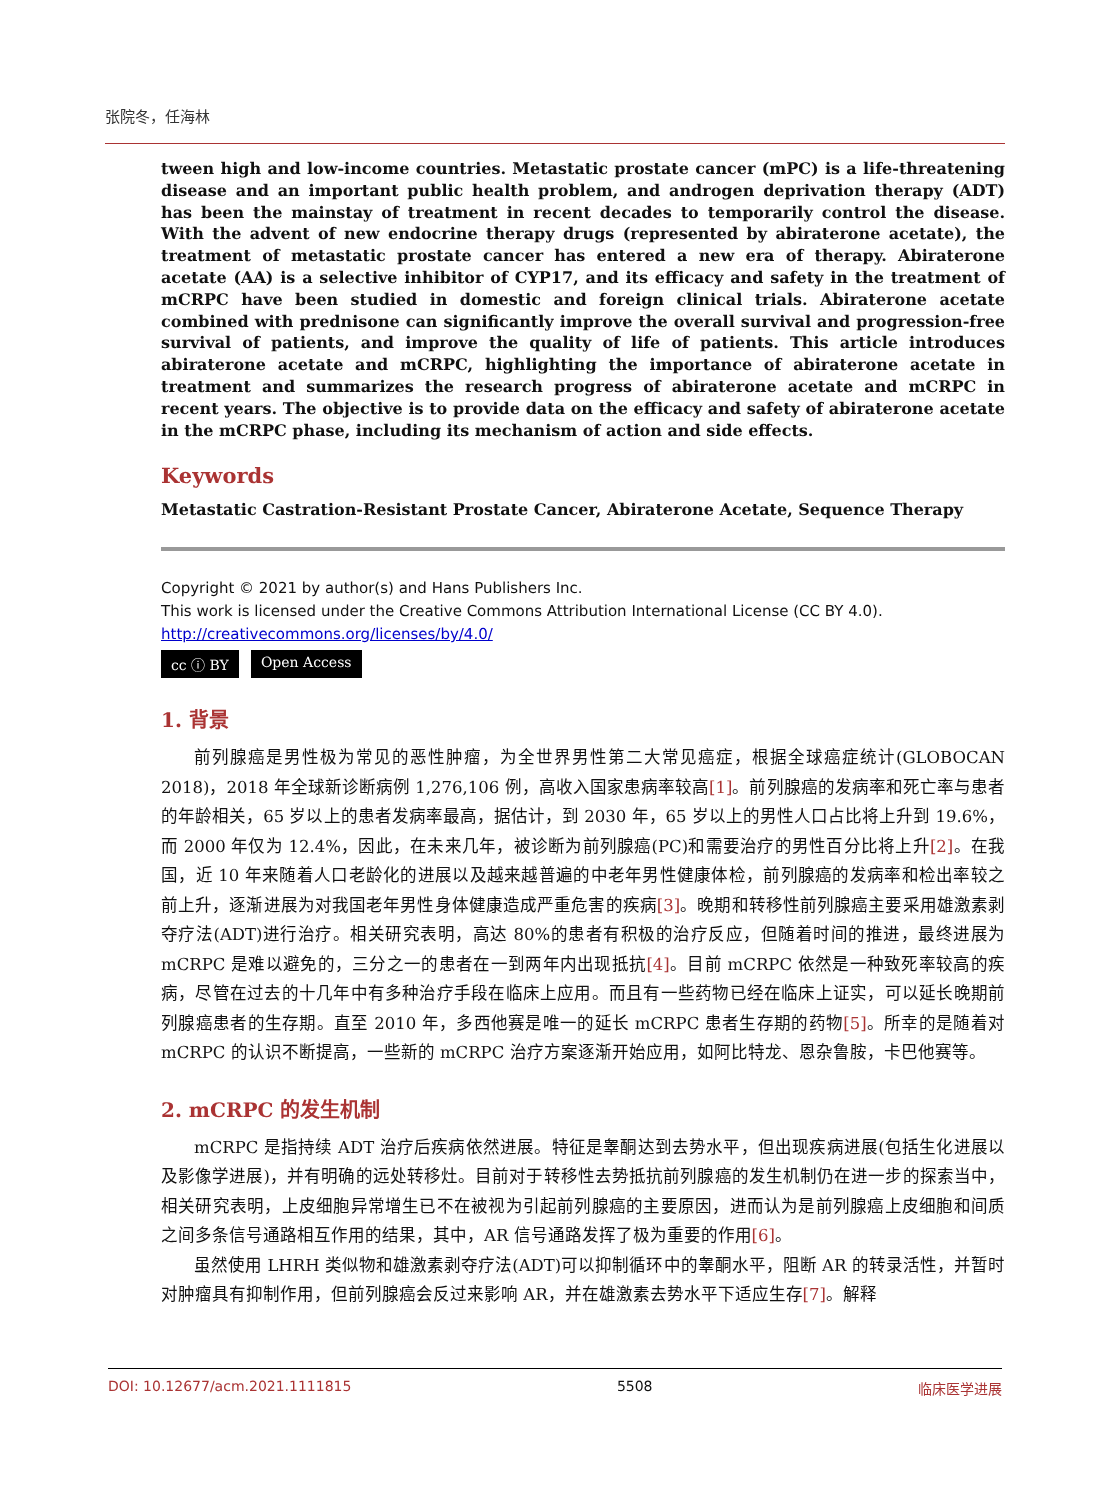张院冬，任海林
tween high and low-income countries. Metastatic prostate cancer (mPC) is a life-threatening disease and an important public health problem, and androgen deprivation therapy (ADT) has been the mainstay of treatment in recent decades to temporarily control the disease. With the advent of new endocrine therapy drugs (represented by abiraterone acetate), the treatment of metastatic prostate cancer has entered a new era of therapy. Abiraterone acetate (AA) is a selective inhibitor of CYP17, and its efficacy and safety in the treatment of mCRPC have been studied in domestic and foreign clinical trials. Abiraterone acetate combined with prednisone can significantly improve the overall survival and progression-free survival of patients, and improve the quality of life of patients. This article introduces abiraterone acetate and mCRPC, highlighting the importance of abiraterone acetate in treatment and summarizes the research progress of abiraterone acetate and mCRPC in recent years. The objective is to provide data on the efficacy and safety of abiraterone acetate in the mCRPC phase, including its mechanism of action and side effects.
Keywords
Metastatic Castration-Resistant Prostate Cancer, Abiraterone Acetate, Sequence Therapy
Copyright © 2021 by author(s) and Hans Publishers Inc.
This work is licensed under the Creative Commons Attribution International License (CC BY 4.0).
http://creativecommons.org/licenses/by/4.0/
cc ⓘ BY Open Access
1. 背景
前列腺癌是男性极为常见的恶性肿瘤，为全世界男性第二大常见癌症，根据全球癌症统计(GLOBOCAN 2018)，2018 年全球新诊断病例 1,276,106 例，高收入国家患病率较高[1]。前列腺癌的发病率和死亡率与患者的年龄相关，65 岁以上的患者发病率最高，据估计，到 2030 年，65 岁以上的男性人口占比将上升到 19.6%，而 2000 年仅为 12.4%，因此，在未来几年，被诊断为前列腺癌(PC)和需要治疗的男性百分比将上升[2]。在我国，近 10 年来随着人口老龄化的进展以及越来越普遍的中老年男性健康体检，前列腺癌的发病率和检出率较之前上升，逐渐进展为对我国老年男性身体健康造成严重危害的疾病[3]。晚期和转移性前列腺癌主要采用雄激素剥夺疗法(ADT)进行治疗。相关研究表明，高达 80%的患者有积极的治疗反应，但随着时间的推进，最终进展为 mCRPC 是难以避免的，三分之一的患者在一到两年内出现抵抗[4]。目前 mCRPC 依然是一种致死率较高的疾病，尽管在过去的十几年中有多种治疗手段在临床上应用。而且有一些药物已经在临床上证实，可以延长晚期前列腺癌患者的生存期。直至 2010 年，多西他赛是唯一的延长 mCRPC 患者生存期的药物[5]。所幸的是随着对 mCRPC 的认识不断提高，一些新的 mCRPC 治疗方案逐渐开始应用，如阿比特龙、恩杂鲁胺，卡巴他赛等。
2. mCRPC 的发生机制
mCRPC 是指持续 ADT 治疗后疾病依然进展。特征是睾酮达到去势水平，但出现疾病进展(包括生化进展以及影像学进展)，并有明确的远处转移灶。目前对于转移性去势抵抗前列腺癌的发生机制仍在进一步的探索当中，相关研究表明，上皮细胞异常增生已不在被视为引起前列腺癌的主要原因，进而认为是前列腺癌上皮细胞和间质之间多条信号通路相互作用的结果，其中，AR 信号通路发挥了极为重要的作用[6]。
虽然使用 LHRH 类似物和雄激素剥夺疗法(ADT)可以抑制循环中的睾酮水平，阻断 AR 的转录活性，并暂时对肿瘤具有抑制作用，但前列腺癌会反过来影响 AR，并在雄激素去势水平下适应生存[7]。解释
DOI: 10.12677/acm.2021.1111815 5508 临床医学进展